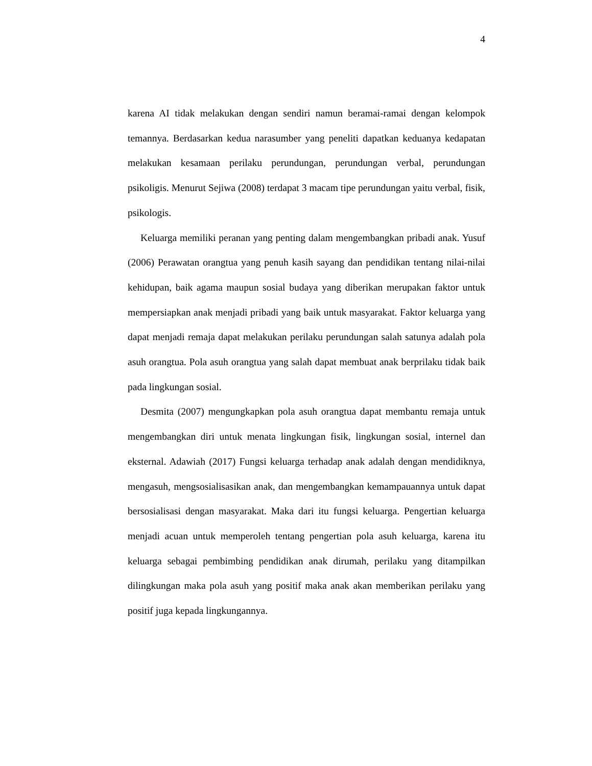4
karena AI tidak melakukan dengan sendiri namun beramai-ramai dengan kelompok temannya. Berdasarkan kedua narasumber yang peneliti dapatkan keduanya kedapatan melakukan kesamaan perilaku perundungan, perundungan verbal, perundungan psikoligis. Menurut Sejiwa (2008) terdapat 3 macam tipe perundungan yaitu verbal, fisik, psikologis.
Keluarga memiliki peranan yang penting dalam mengembangkan pribadi anak. Yusuf (2006) Perawatan orangtua yang penuh kasih sayang dan pendidikan tentang nilai-nilai kehidupan, baik agama maupun sosial budaya yang diberikan merupakan faktor untuk mempersiapkan anak menjadi pribadi yang baik untuk masyarakat. Faktor keluarga yang dapat menjadi remaja dapat melakukan perilaku perundungan salah satunya adalah pola asuh orangtua. Pola asuh orangtua yang salah dapat membuat anak berprilaku tidak baik pada lingkungan sosial.
Desmita (2007) mengungkapkan pola asuh orangtua dapat membantu remaja untuk mengembangkan diri untuk menata lingkungan fisik, lingkungan sosial, internel dan eksternal. Adawiah (2017) Fungsi keluarga terhadap anak adalah dengan mendidiknya, mengasuh, mengsosialisasikan anak, dan mengembangkan kemampauannya untuk dapat bersosialisasi dengan masyarakat. Maka dari itu fungsi keluarga. Pengertian keluarga menjadi acuan untuk memperoleh tentang pengertian pola asuh keluarga, karena itu keluarga sebagai pembimbing pendidikan anak dirumah, perilaku yang ditampilkan dilingkungan maka pola asuh yang positif maka anak akan memberikan perilaku yang positif juga kepada lingkungannya.